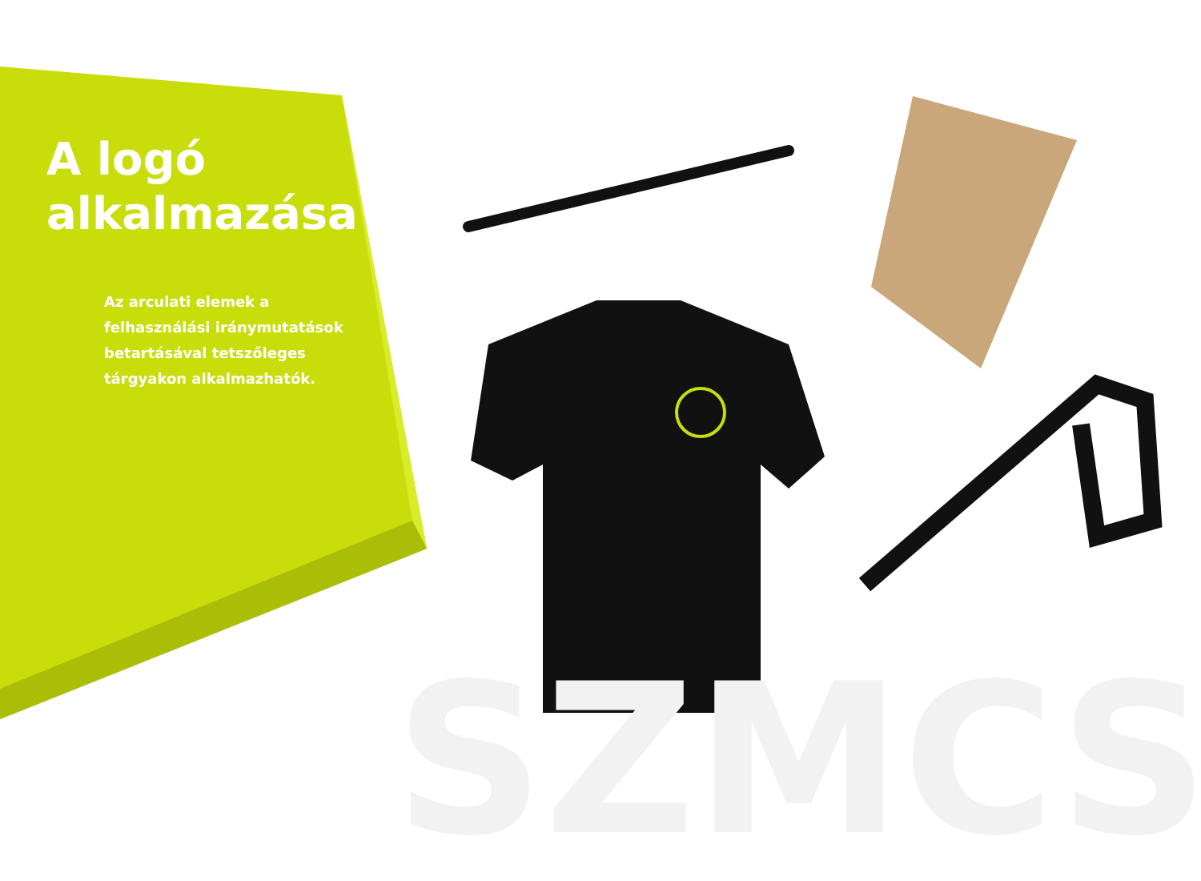SZMCS
A logó
alkalmazása
Az arculati elemek a felhasználási iránymutatások betartásával tetszőleges tárgyakon alkalmazhatók.